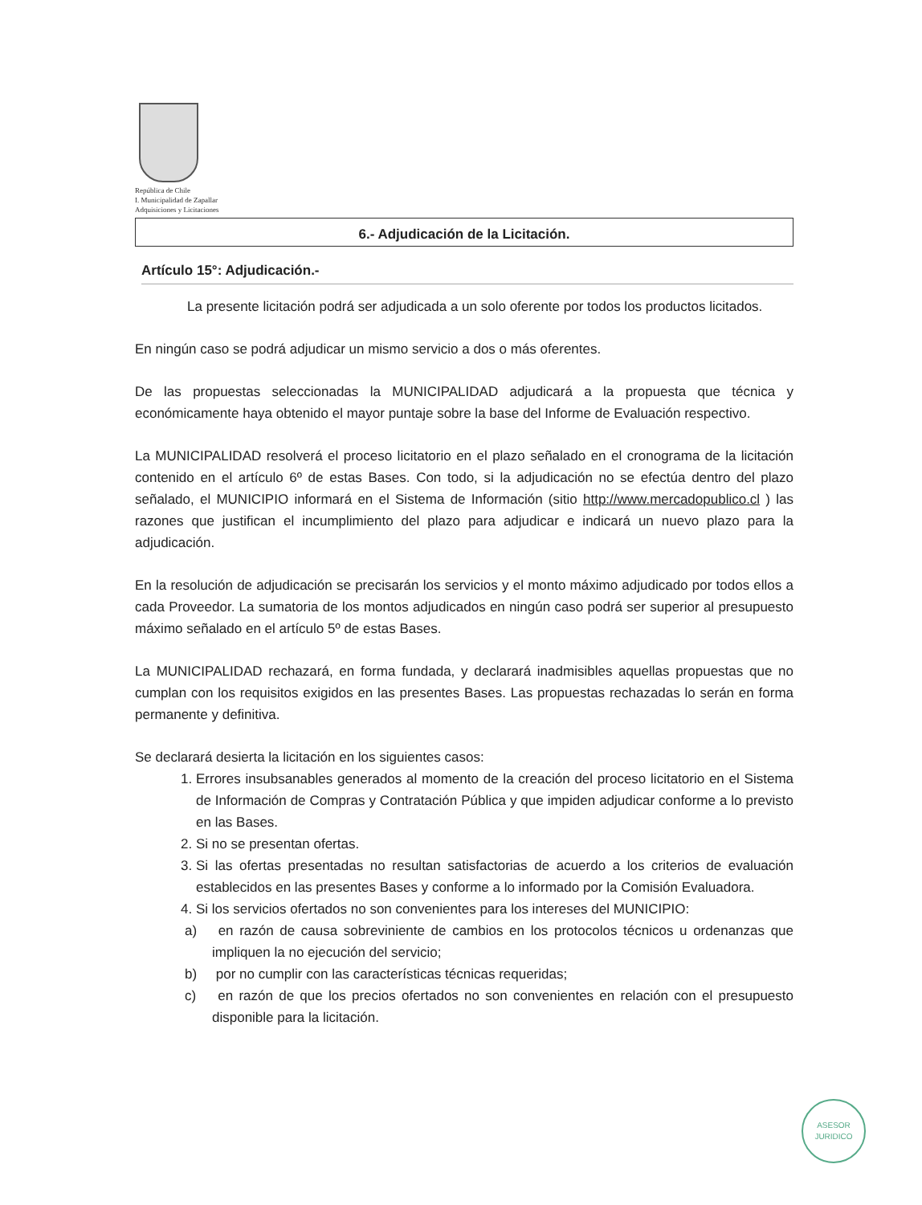República de Chile
I. Municipalidad de Zapallar
Adquisiciones y Licitaciones
6.- Adjudicación de la Licitación.
Artículo 15°: Adjudicación.-
La presente licitación podrá ser adjudicada a un solo oferente por todos los productos licitados.
En ningún caso se podrá adjudicar un mismo servicio a dos o más oferentes.
De las propuestas seleccionadas la MUNICIPALIDAD adjudicará a la propuesta que técnica y económicamente haya obtenido el mayor puntaje sobre la base del Informe de Evaluación respectivo.
La MUNICIPALIDAD resolverá el proceso licitatorio en el plazo señalado en el cronograma de la licitación contenido en el artículo 6º de estas Bases. Con todo, si la adjudicación no se efectúa dentro del plazo señalado, el MUNICIPIO informará en el Sistema de Información (sitio http://www.mercadopublico.cl ) las razones que justifican el incumplimiento del plazo para adjudicar e indicará un nuevo plazo para la adjudicación.
En la resolución de adjudicación se precisarán los servicios y el monto máximo adjudicado por todos ellos a cada Proveedor. La sumatoria de los montos adjudicados en ningún caso podrá ser superior al presupuesto máximo señalado en el artículo 5º de estas Bases.
La MUNICIPALIDAD rechazará, en forma fundada, y declarará inadmisibles aquellas propuestas que no cumplan con los requisitos exigidos en las presentes Bases. Las propuestas rechazadas lo serán en forma permanente y definitiva.
Se declarará desierta la licitación en los siguientes casos:
1. Errores insubsanables generados al momento de la creación del proceso licitatorio en el Sistema de Información de Compras y Contratación Pública y que impiden adjudicar conforme a lo previsto en las Bases.
2. Si no se presentan ofertas.
3. Si las ofertas presentadas no resultan satisfactorias de acuerdo a los criterios de evaluación establecidos en las presentes Bases y conforme a lo informado por la Comisión Evaluadora.
4. Si los servicios ofertados no son convenientes para los intereses del MUNICIPIO:
a) en razón de causa sobreviniente de cambios en los protocolos técnicos u ordenanzas que impliquen la no ejecución del servicio;
b) por no cumplir con las características técnicas requeridas;
c) en razón de que los precios ofertados no son convenientes en relación con el presupuesto disponible para la licitación.
ASESOR
JURIDICO